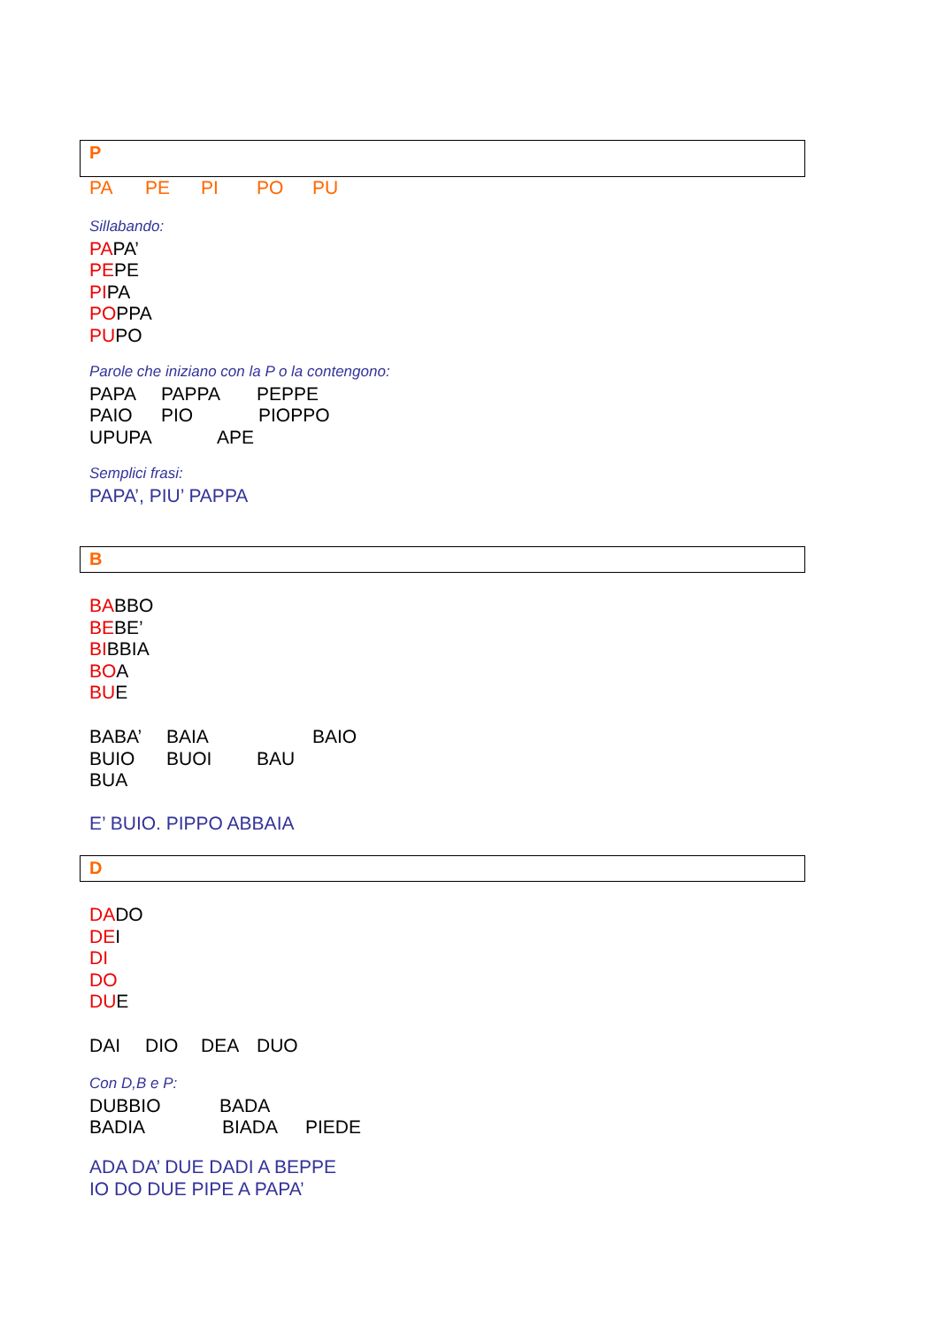P
PA PE PI PO PU
Sillabando:
PAPA’
PEPE
PIPA
POPPA
PUPO
Parole che iniziano con la P o la contengono:
PAPA PAPPA PEPPE
PAIO PIO PIOPPO
UPUPA APE
Semplici frasi:
PAPA’, PIU’ PAPPA
B
BABBO
BEBE’
BIBBIA
BOA
BUE
BABA’ BAIA BAIO
BUIO BUOI BAU
BUA
E’ BUIO. PIPPO ABBAIA
D
DADO
DEI
DI
DO
DUE
DAI DIO DEA DUO
Con D,B e P:
DUBBIO BADA
BADIA BIADA PIEDE
ADA DA’ DUE DADI A BEPPE
IO DO DUE PIPE A PAPA’